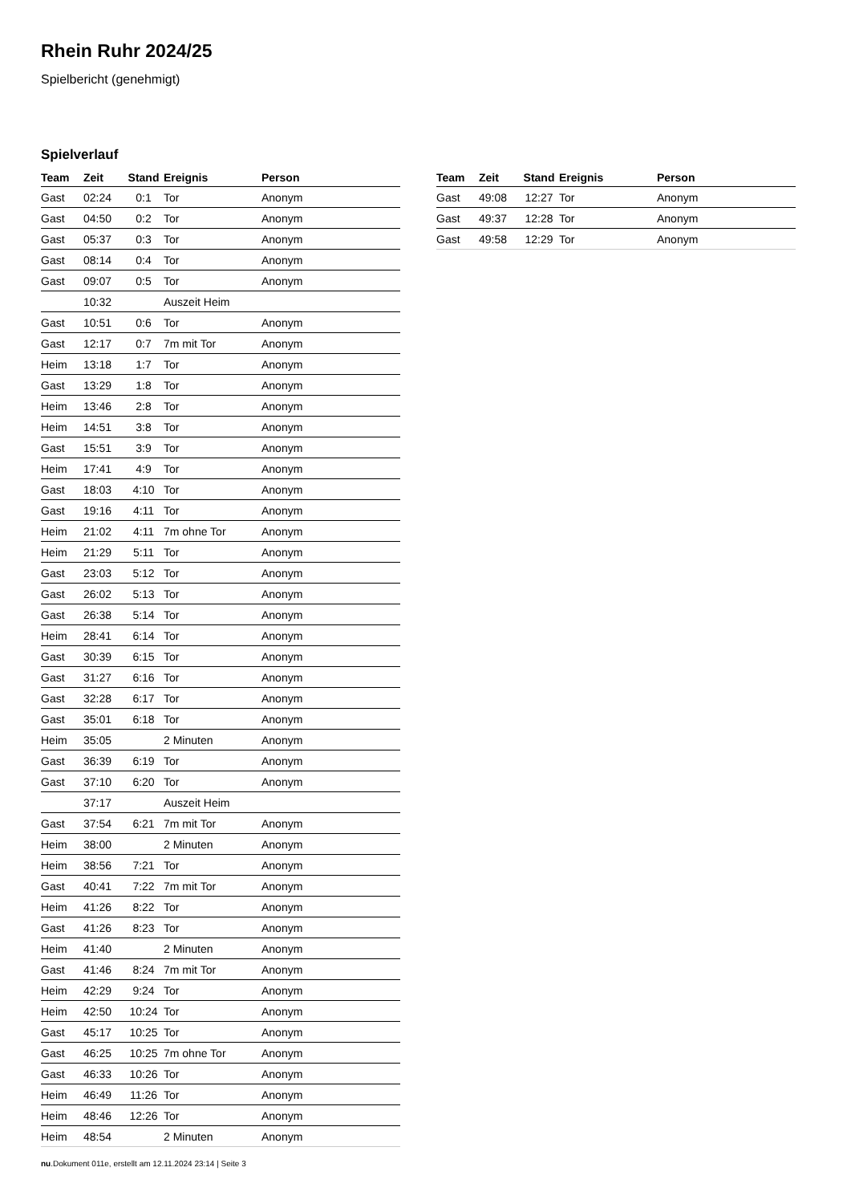Rhein Ruhr 2024/25
Spielbericht (genehmigt)
Spielverlauf
| Team | Zeit | Stand | Ereignis | Person |
| --- | --- | --- | --- | --- |
| Gast | 02:24 | 0:1 | Tor | Anonym |
| Gast | 04:50 | 0:2 | Tor | Anonym |
| Gast | 05:37 | 0:3 | Tor | Anonym |
| Gast | 08:14 | 0:4 | Tor | Anonym |
| Gast | 09:07 | 0:5 | Tor | Anonym |
| | 10:32 | | Auszeit Heim | |
| Gast | 10:51 | 0:6 | Tor | Anonym |
| Gast | 12:17 | 0:7 | 7m mit Tor | Anonym |
| Heim | 13:18 | 1:7 | Tor | Anonym |
| Gast | 13:29 | 1:8 | Tor | Anonym |
| Heim | 13:46 | 2:8 | Tor | Anonym |
| Heim | 14:51 | 3:8 | Tor | Anonym |
| Gast | 15:51 | 3:9 | Tor | Anonym |
| Heim | 17:41 | 4:9 | Tor | Anonym |
| Gast | 18:03 | 4:10 | Tor | Anonym |
| Gast | 19:16 | 4:11 | Tor | Anonym |
| Heim | 21:02 | 4:11 | 7m ohne Tor | Anonym |
| Heim | 21:29 | 5:11 | Tor | Anonym |
| Gast | 23:03 | 5:12 | Tor | Anonym |
| Gast | 26:02 | 5:13 | Tor | Anonym |
| Gast | 26:38 | 5:14 | Tor | Anonym |
| Heim | 28:41 | 6:14 | Tor | Anonym |
| Gast | 30:39 | 6:15 | Tor | Anonym |
| Gast | 31:27 | 6:16 | Tor | Anonym |
| Gast | 32:28 | 6:17 | Tor | Anonym |
| Gast | 35:01 | 6:18 | Tor | Anonym |
| Heim | 35:05 | | 2 Minuten | Anonym |
| Gast | 36:39 | 6:19 | Tor | Anonym |
| Gast | 37:10 | 6:20 | Tor | Anonym |
| | 37:17 | | Auszeit Heim | |
| Gast | 37:54 | 6:21 | 7m mit Tor | Anonym |
| Heim | 38:00 | | 2 Minuten | Anonym |
| Heim | 38:56 | 7:21 | Tor | Anonym |
| Gast | 40:41 | 7:22 | 7m mit Tor | Anonym |
| Heim | 41:26 | 8:22 | Tor | Anonym |
| Gast | 41:26 | 8:23 | Tor | Anonym |
| Heim | 41:40 | | 2 Minuten | Anonym |
| Gast | 41:46 | 8:24 | 7m mit Tor | Anonym |
| Heim | 42:29 | 9:24 | Tor | Anonym |
| Heim | 42:50 | 10:24 | Tor | Anonym |
| Gast | 45:17 | 10:25 | Tor | Anonym |
| Gast | 46:25 | 10:25 | 7m ohne Tor | Anonym |
| Gast | 46:33 | 10:26 | Tor | Anonym |
| Heim | 46:49 | 11:26 | Tor | Anonym |
| Heim | 48:46 | 12:26 | Tor | Anonym |
| Heim | 48:54 | | 2 Minuten | Anonym |
| Team | Zeit | Stand | Ereignis | Person |
| --- | --- | --- | --- | --- |
| Gast | 49:08 | 12:27 | Tor | Anonym |
| Gast | 49:37 | 12:28 | Tor | Anonym |
| Gast | 49:58 | 12:29 | Tor | Anonym |
nu.Dokument 011e, erstellt am 12.11.2024 23:14 | Seite 3